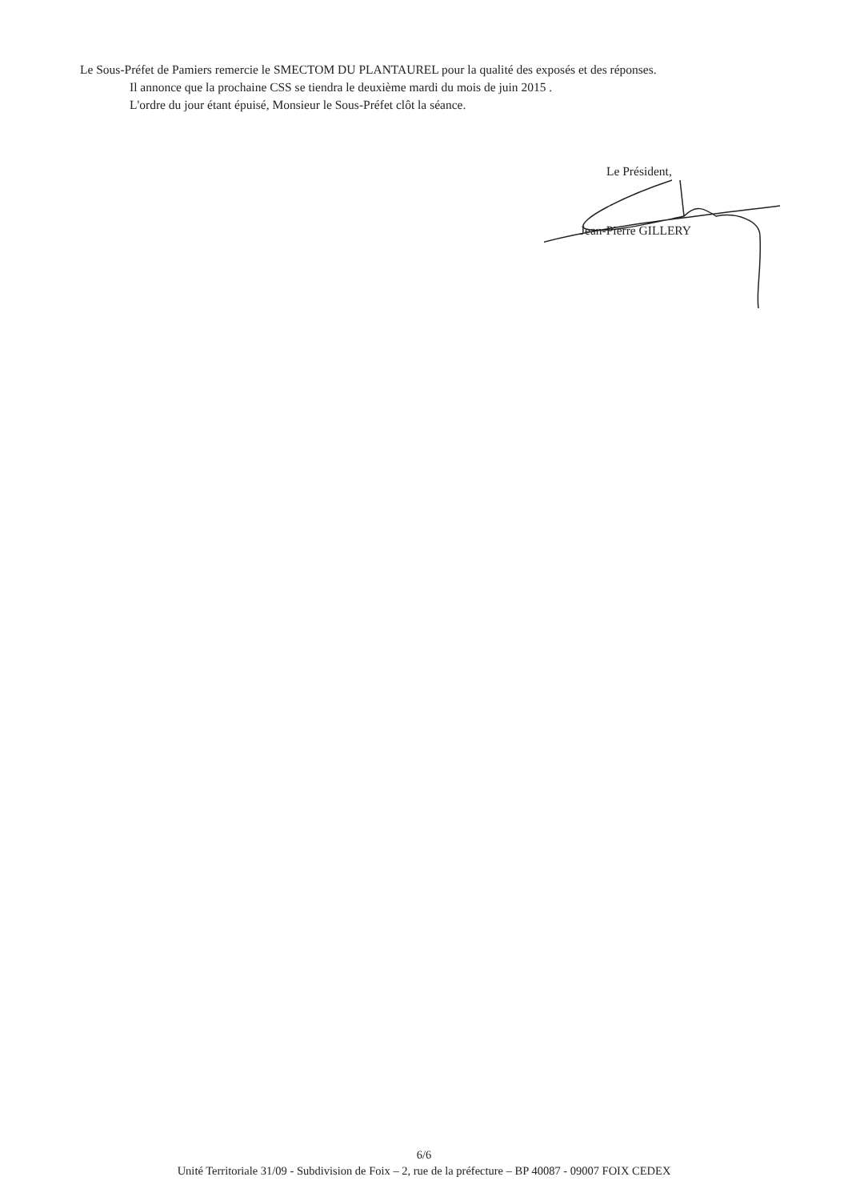Le Sous-Préfet de Pamiers remercie le SMECTOM DU PLANTAUREL pour la qualité des exposés et des réponses.
Il annonce que la prochaine CSS se tiendra le deuxième mardi du mois de juin 2015 .
L'ordre du jour étant épuisé, Monsieur le Sous-Préfet clôt la séance.
Le Président,
Jean-Pierre GILLERY
6/6
Unité Territoriale 31/09 - Subdivision de Foix – 2, rue de la préfecture – BP 40087 - 09007 FOIX CEDEX